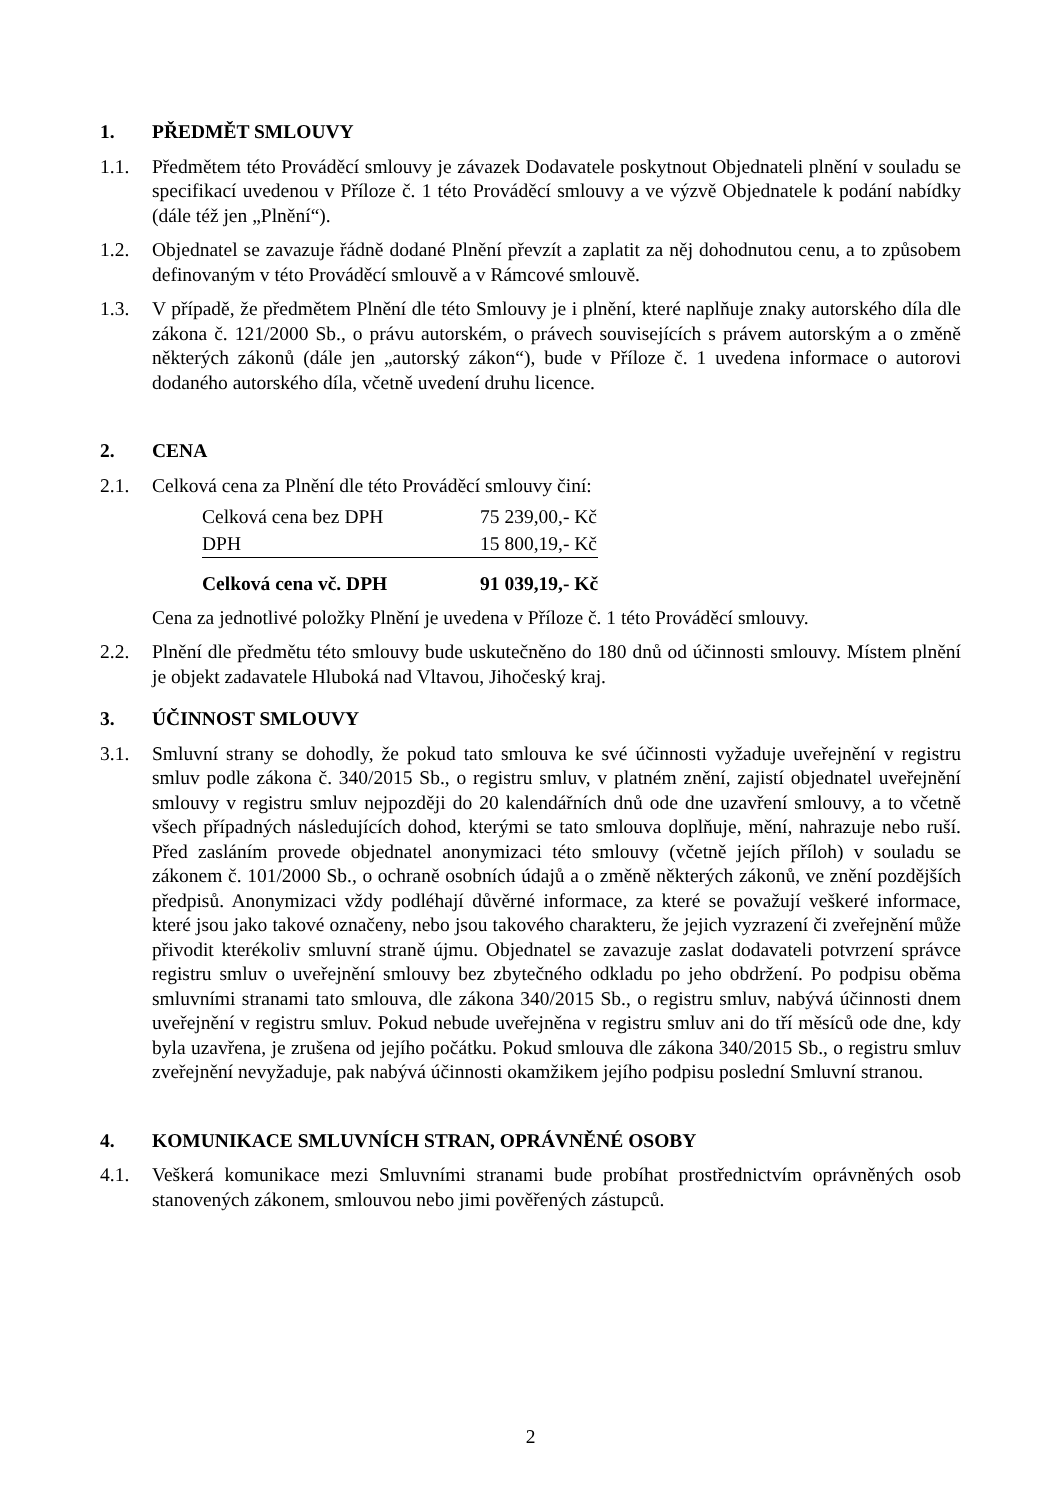1. PŘEDMĚT SMLOUVY
1.1. Předmětem této Prováděcí smlouvy je závazek Dodavatele poskytnout Objednateli plnění v souladu se specifikací uvedenou v Příloze č. 1 této Prováděcí smlouvy a ve výzvě Objednatele k podání nabídky (dále též jen „Plnění“).
1.2. Objednatel se zavazuje řádně dodané Plnění převzít a zaplatit za něj dohodnutou cenu, a to způsobem definovaným v této Prováděcí smlouvě a v Rámcové smlouvě.
1.3. V případě, že předmětem Plnění dle této Smlouvy je i plnění, které naplňuje znaky autorského díla dle zákona č. 121/2000 Sb., o právu autorském, o právech souvisejících s právem autorským a o změně některých zákonů (dále jen „autorský zákon“), bude v Příloze č. 1 uvedena informace o autorovi dodaného autorského díla, včetně uvedení druhu licence.
2. CENA
2.1. Celková cena za Plnění dle této Prováděcí smlouvy činí:
| Celková cena bez DPH | 75 239,00,- Kč |
| DPH | 15 800,19,- Kč |
| Celková cena vč. DPH | 91 039,19,- Kč |
Cena za jednotlivé položky Plnění je uvedena v Příloze č. 1 této Prováděcí smlouvy.
2.2. Plnění dle předmětu této smlouvy bude uskutečněno do 180 dnů od účinnosti smlouvy. Místem plnění je objekt zadavatele Hluboká nad Vltavou, Jihočeský kraj.
3. ÚČINNOST SMLOUVY
3.1. Smluvní strany se dohodly, že pokud tato smlouva ke své účinnosti vyžaduje uveřejnění v registru smluv podle zákona č. 340/2015 Sb., o registru smluv, v platném znění, zajistí objednatel uveřejnění smlouvy v registru smluv nejpozději do 20 kalendářních dnů ode dne uzavření smlouvy, a to včetně všech případných následujících dohod, kterými se tato smlouva doplňuje, mění, nahrazuje nebo ruší. Před zasláním provede objednatel anonymizaci této smlouvy (včetně jejích příloh) v souladu se zákonem č. 101/2000 Sb., o ochraně osobních údajů a o změně některých zákonů, ve znění pozdějších předpisů. Anonymizaci vždy podléhají důvěrné informace, za které se považují veškeré informace, které jsou jako takové označeny, nebo jsou takového charakteru, že jejich vyzrazení či zveřejnění může přivodit kterékoliv smluvní straně újmu. Objednatel se zavazuje zaslat dodavateli potvrzení správce registru smluv o uveřejnění smlouvy bez zbytečného odkladu po jeho obdržení. Po podpisu oběma smluvními stranami tato smlouva, dle zákona 340/2015 Sb., o registru smluv, nabývá účinnosti dnem uveřejnění v registru smluv. Pokud nebude uveřejněna v registru smluv ani do tří měsíců ode dne, kdy byla uzavřena, je zrušena od jejího počátku. Pokud smlouva dle zákona 340/2015 Sb., o registru smluv zveřejnění nevyžaduje, pak nabývá účinnosti okamžikem jejího podpisu poslední Smluvní stranou.
4. KOMUNIKACE SMLUVNÍCH STRAN, OPRÁVNĚNÉ OSOBY
4.1. Veškerá komunikace mezi Smluvními stranami bude probíhat prostřednictvím oprávněných osob stanovených zákonem, smlouvou nebo jimi pověřených zástupců.
2